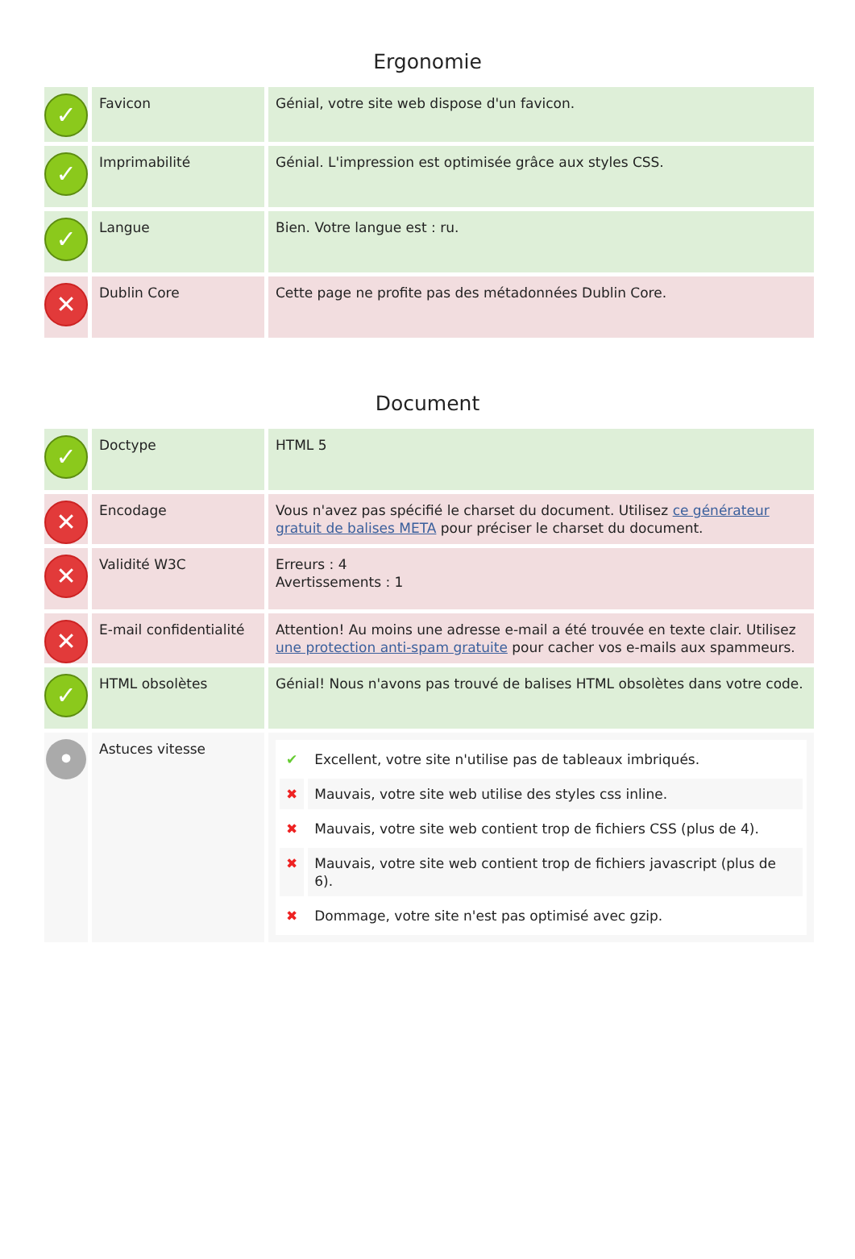Ergonomie
| ✓ | Favicon | Génial, votre site web dispose d'un favicon. |
| ✓ | Imprimabilité | Génial. L'impression est optimisée grâce aux styles CSS. |
| ✓ | Langue | Bien. Votre langue est : ru. |
| ✕ | Dublin Core | Cette page ne profite pas des métadonnées Dublin Core. |
Document
| ✓ | Doctype | HTML 5 |
| ✕ | Encodage | Vous n'avez pas spécifié le charset du document. Utilisez ce générateur gratuit de balises META pour préciser le charset du document. |
| ✕ | Validité W3C | Erreurs : 4 Avertissements : 1 |
| ✕ | E-mail confidentialité | Attention! Au moins une adresse e-mail a été trouvée en texte clair. Utilisez une protection anti-spam gratuite pour cacher vos e-mails aux spammeurs. |
| ✓ | HTML obsolètes | Génial! Nous n'avons pas trouvé de balises HTML obsolètes dans votre code. |
| • | Astuces vitesse | / ✔ / Excellent, votre site n'utilise pas de tableaux imbriqués. / / ✖ / Mauvais, votre site web utilise des styles css inline. / / ✖ / Mauvais, votre site web contient trop de fichiers CSS (plus de 4). / / ✖ / Mauvais, votre site web contient trop de fichiers javascript (plus de 6). / / ✖ / Dommage, votre site n'est pas optimisé avec gzip. / |